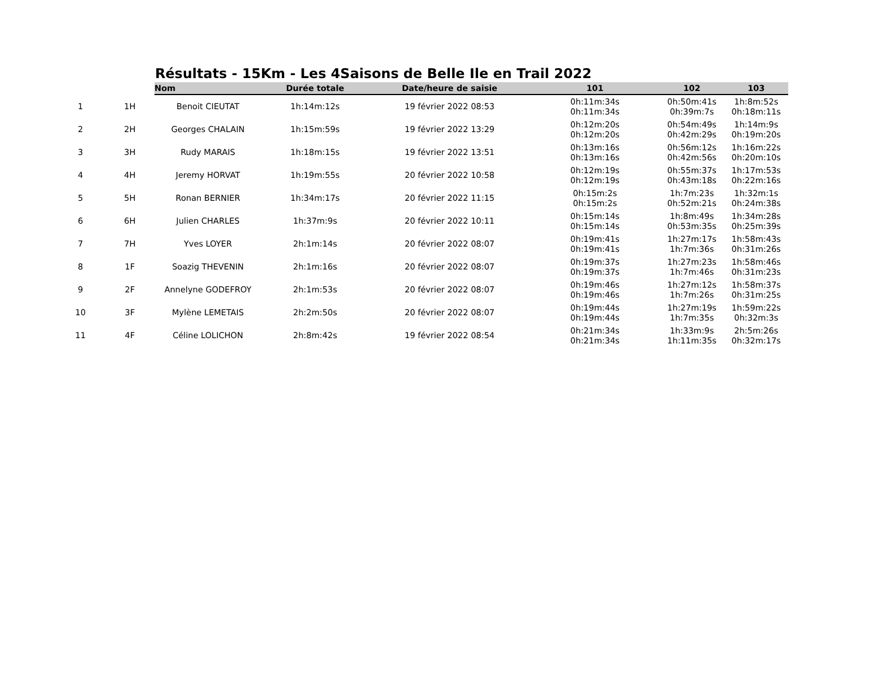Résultats - 15Km - Les 4Saisons de Belle Ile en Trail 2022
| | | Nom | Durée totale | Date/heure de saisie | 101 | 102 | 103 |
| --- | --- | --- | --- | --- | --- | --- | --- |
| 1 | 1H | Benoit CIEUTAT | 1h:14m:12s | 19 février 2022 08:53 | 0h:11m:34s 0h:11m:34s | 0h:50m:41s 0h:39m:7s | 1h:8m:52s 0h:18m:11s |
| 2 | 2H | Georges CHALAIN | 1h:15m:59s | 19 février 2022 13:29 | 0h:12m:20s 0h:12m:20s | 0h:54m:49s 0h:42m:29s | 1h:14m:9s 0h:19m:20s |
| 3 | 3H | Rudy MARAIS | 1h:18m:15s | 19 février 2022 13:51 | 0h:13m:16s 0h:13m:16s | 0h:56m:12s 0h:42m:56s | 1h:16m:22s 0h:20m:10s |
| 4 | 4H | Jeremy HORVAT | 1h:19m:55s | 20 février 2022 10:58 | 0h:12m:19s 0h:12m:19s | 0h:55m:37s 0h:43m:18s | 1h:17m:53s 0h:22m:16s |
| 5 | 5H | Ronan BERNIER | 1h:34m:17s | 20 février 2022 11:15 | 0h:15m:2s 0h:15m:2s | 1h:7m:23s 0h:52m:21s | 1h:32m:1s 0h:24m:38s |
| 6 | 6H | Julien CHARLES | 1h:37m:9s | 20 février 2022 10:11 | 0h:15m:14s 0h:15m:14s | 1h:8m:49s 0h:53m:35s | 1h:34m:28s 0h:25m:39s |
| 7 | 7H | Yves LOYER | 2h:1m:14s | 20 février 2022 08:07 | 0h:19m:41s 0h:19m:41s | 1h:27m:17s 1h:7m:36s | 1h:58m:43s 0h:31m:26s |
| 8 | 1F | Soazig THEVENIN | 2h:1m:16s | 20 février 2022 08:07 | 0h:19m:37s 0h:19m:37s | 1h:27m:23s 1h:7m:46s | 1h:58m:46s 0h:31m:23s |
| 9 | 2F | Annelyne GODEFROY | 2h:1m:53s | 20 février 2022 08:07 | 0h:19m:46s 0h:19m:46s | 1h:27m:12s 1h:7m:26s | 1h:58m:37s 0h:31m:25s |
| 10 | 3F | Mylène LEMETAIS | 2h:2m:50s | 20 février 2022 08:07 | 0h:19m:44s 0h:19m:44s | 1h:27m:19s 1h:7m:35s | 1h:59m:22s 0h:32m:3s |
| 11 | 4F | Céline LOLICHON | 2h:8m:42s | 19 février 2022 08:54 | 0h:21m:34s 0h:21m:34s | 1h:33m:9s 1h:11m:35s | 2h:5m:26s 0h:32m:17s |